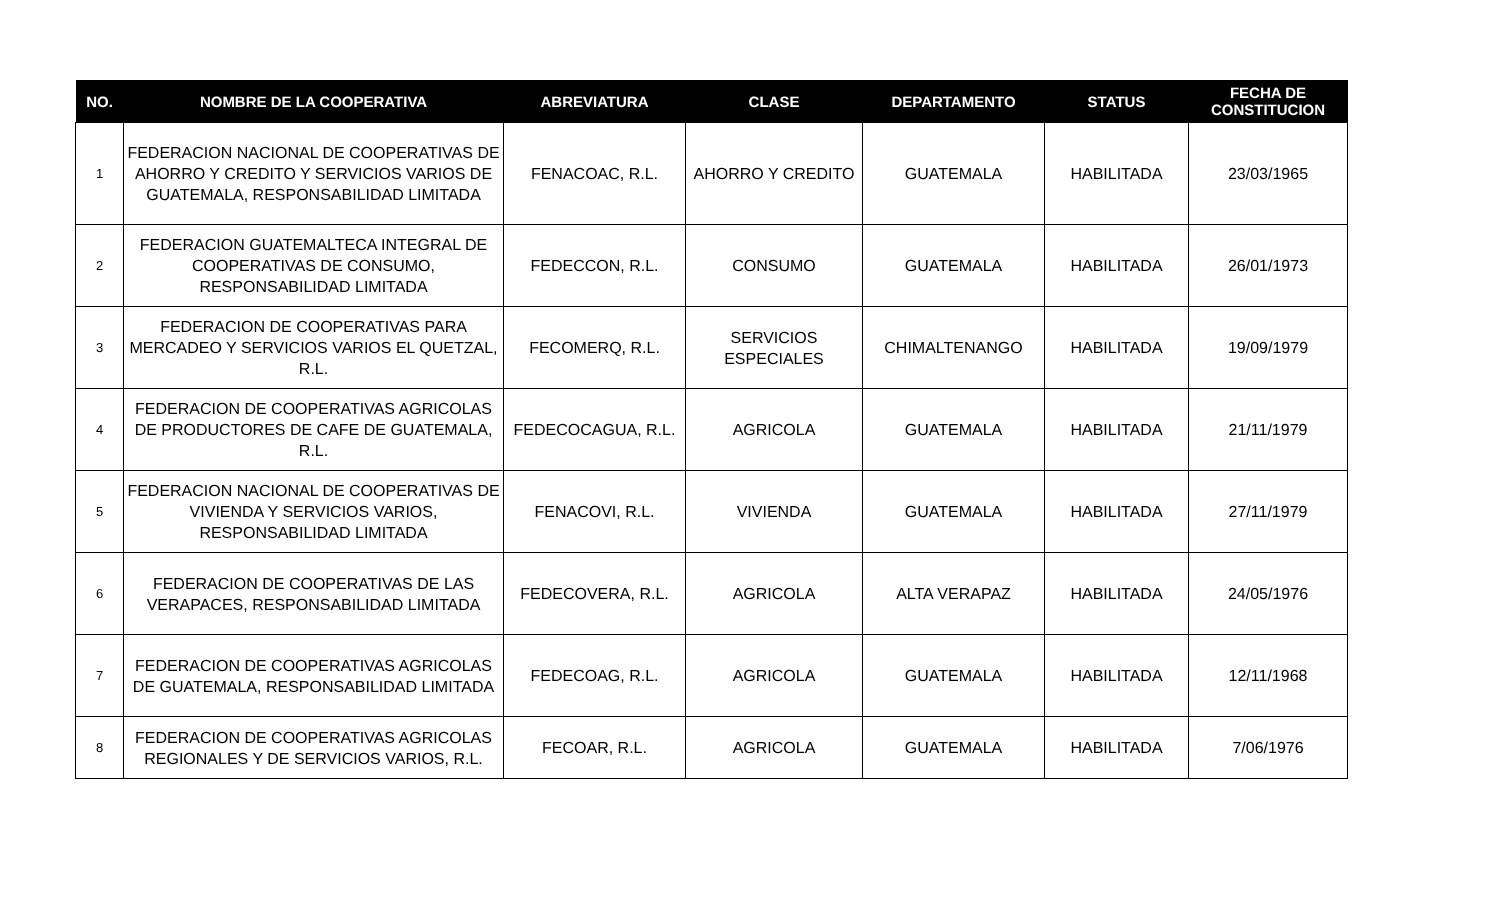| NO. | NOMBRE DE LA COOPERATIVA | ABREVIATURA | CLASE | DEPARTAMENTO | STATUS | FECHA DE CONSTITUCION |
| --- | --- | --- | --- | --- | --- | --- |
| 1 | FEDERACION NACIONAL DE COOPERATIVAS DE AHORRO Y CREDITO Y SERVICIOS VARIOS DE GUATEMALA, RESPONSABILIDAD LIMITADA | FENACOAC, R.L. | AHORRO Y CREDITO | GUATEMALA | HABILITADA | 23/03/1965 |
| 2 | FEDERACION GUATEMALTECA INTEGRAL DE COOPERATIVAS DE CONSUMO, RESPONSABILIDAD LIMITADA | FEDECCON, R.L. | CONSUMO | GUATEMALA | HABILITADA | 26/01/1973 |
| 3 | FEDERACION DE COOPERATIVAS PARA MERCADEO Y SERVICIOS VARIOS EL QUETZAL, R.L. | FECOMERQ, R.L. | SERVICIOS ESPECIALES | CHIMALTENANGO | HABILITADA | 19/09/1979 |
| 4 | FEDERACION DE COOPERATIVAS AGRICOLAS DE PRODUCTORES DE CAFE DE GUATEMALA, R.L. | FEDECOCAGUA, R.L. | AGRICOLA | GUATEMALA | HABILITADA | 21/11/1979 |
| 5 | FEDERACION NACIONAL DE COOPERATIVAS DE VIVIENDA Y SERVICIOS VARIOS, RESPONSABILIDAD LIMITADA | FENACOVI, R.L. | VIVIENDA | GUATEMALA | HABILITADA | 27/11/1979 |
| 6 | FEDERACION DE COOPERATIVAS DE LAS VERAPACES, RESPONSABILIDAD LIMITADA | FEDECOVERA, R.L. | AGRICOLA | ALTA VERAPAZ | HABILITADA | 24/05/1976 |
| 7 | FEDERACION DE COOPERATIVAS AGRICOLAS DE GUATEMALA, RESPONSABILIDAD LIMITADA | FEDECOAG, R.L. | AGRICOLA | GUATEMALA | HABILITADA | 12/11/1968 |
| 8 | FEDERACION DE COOPERATIVAS AGRICOLAS REGIONALES Y DE SERVICIOS VARIOS, R.L. | FECOAR, R.L. | AGRICOLA | GUATEMALA | HABILITADA | 7/06/1976 |